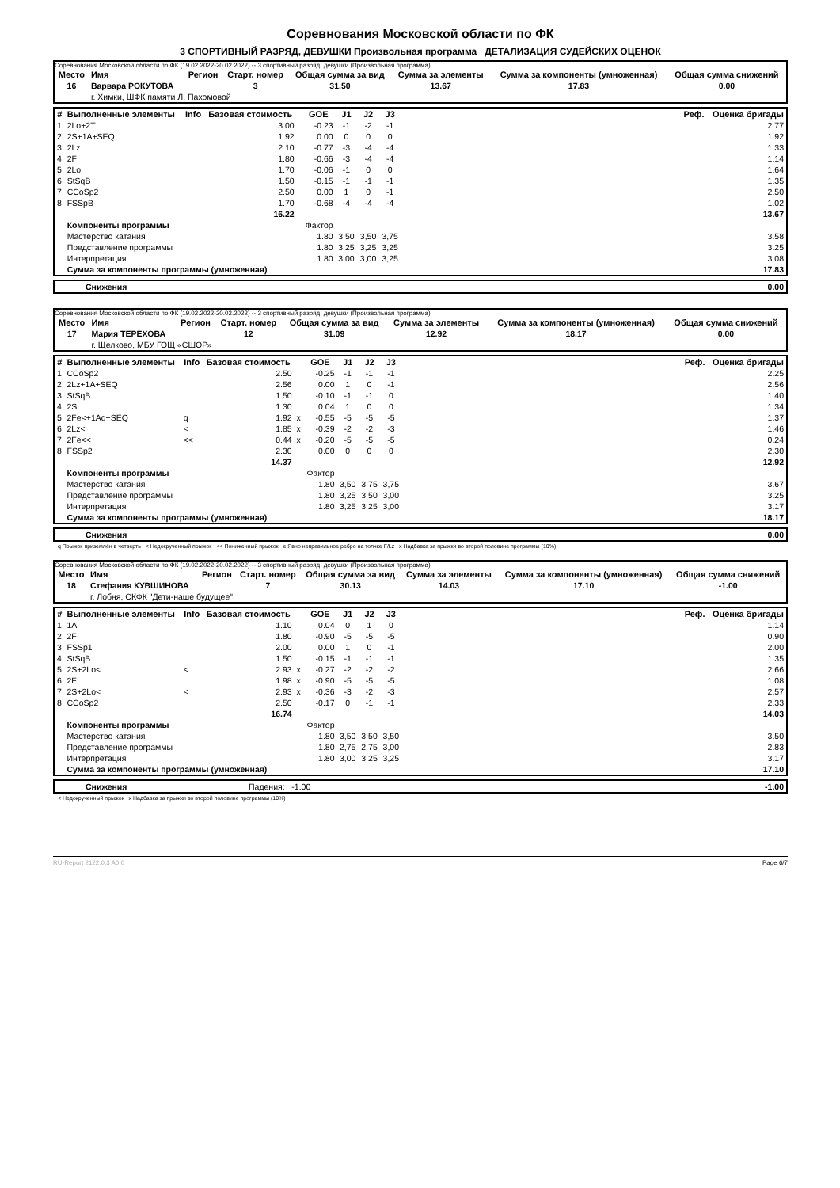Соревнования Московской области по ФК
3 СПОРТИВНЫЙ РАЗРЯД, ДЕВУШКИ Произвольная программа ДЕТАЛИЗАЦИЯ СУДЕЙСКИХ ОЦЕНОК
Соревнования Московской области по ФК (19.02.2022-20.02.2022) -- 3 спортивный разряд, девушки (Произвольная программа)
| Место | Имя | Регион | Старт. номер | Общая сумма за вид | Сумма за элементы | Сумма за компоненты (умноженная) | Общая сумма снижений |
| --- | --- | --- | --- | --- | --- | --- | --- |
| 16 | Варвара РОКУТОВА | | 3 | 31.50 | 13.67 | 17.83 | 0.00 |
| | г. Химки, ШФК памяти Л. Пахомовой | | | | | | |
| # | Выполненные элементы | Info | Базовая стоимость | | GOE | J1 | J2 | J3 | Реф. | Оценка бригады |
| --- | --- | --- | --- | --- | --- | --- | --- | --- | --- | --- |
| 1 | 2Lo+2T | | 3.00 | | -0.23 | -1 | -2 | -1 | | 2.77 |
| 2 | 2S+1A+SEQ | | 1.92 | | 0.00 | 0 | 0 | 0 | | 1.92 |
| 3 | 2Lz | | 2.10 | | -0.77 | -3 | -4 | -4 | | 1.33 |
| 4 | 2F | | 1.80 | | -0.66 | -3 | -4 | -4 | | 1.14 |
| 5 | 2Lo | | 1.70 | | -0.06 | -1 | 0 | 0 | | 1.64 |
| 6 | StSqB | | 1.50 | | -0.15 | -1 | -1 | -1 | | 1.35 |
| 7 | CCoSp2 | | 2.50 | | 0.00 | 1 | 0 | -1 | | 2.50 |
| 8 | FSSpB | | 1.70 | | -0.68 | -4 | -4 | -4 | | 1.02 |
| | | | 16.22 | | | | | | | 13.67 |
| | Компоненты программы | | | | Фактор | | | | | |
| | Мастерство катания | | | | 1.80 | 3,50 | 3,50 | 3,75 | | 3.58 |
| | Представление программы | | | | 1.80 | 3,25 | 3,25 | 3,25 | | 3.25 |
| | Интерпретация | | | | 1.80 | 3,00 | 3,00 | 3,25 | | 3.08 |
| | Сумма за компоненты программы (умноженная) | | | | | | | | | 17.83 |
| | Снижения | 0.00 |
Соревнования Московской области по ФК (19.02.2022-20.02.2022) -- 3 спортивный разряд, девушки (Произвольная программа)
| Место | Имя | Регион | Старт. номер | Общая сумма за вид | Сумма за элементы | Сумма за компоненты (умноженная) | Общая сумма снижений |
| --- | --- | --- | --- | --- | --- | --- | --- |
| 17 | Мария ТЕРЕХОВА | | 12 | 31.09 | 12.92 | 18.17 | 0.00 |
| | г. Щелково, МБУ ГОЩ «СШОР» | | | | | | |
| # | Выполненные элементы | Info | Базовая стоимость | | GOE | J1 | J2 | J3 | Реф. | Оценка бригады |
| --- | --- | --- | --- | --- | --- | --- | --- | --- | --- | --- |
| 1 | CCoSp2 | | 2.50 | | -0.25 | -1 | -1 | -1 | | 2.25 |
| 2 | 2Lz+1A+SEQ | | 2.56 | | 0.00 | 1 | 0 | -1 | | 2.56 |
| 3 | StSqB | | 1.50 | | -0.10 | -1 | -1 | 0 | | 1.40 |
| 4 | 2S | | 1.30 | | 0.04 | 1 | 0 | 0 | | 1.34 |
| 5 | 2Fe<+1Aq+SEQ | q | 1.92 | x | -0.55 | -5 | -5 | -5 | | 1.37 |
| 6 | 2Lz< | < | 1.85 | x | -0.39 | -2 | -2 | -3 | | 1.46 |
| 7 | 2Fe<< | << | 0.44 | x | -0.20 | -5 | -5 | -5 | | 0.24 |
| 8 | FSSp2 | | 2.30 | | 0.00 | 0 | 0 | 0 | | 2.30 |
| | | | 14.37 | | | | | | | 12.92 |
| | Компоненты программы | | | | Фактор | | | | | |
| | Мастерство катания | | | | 1.80 | 3,50 | 3,75 | 3,75 | | 3.67 |
| | Представление программы | | | | 1.80 | 3,25 | 3,50 | 3,00 | | 3.25 |
| | Интерпретация | | | | 1.80 | 3,25 | 3,25 | 3,00 | | 3.17 |
| | Сумма за компоненты программы (умноженная) | | | | | | | | | 18.17 |
| | Снижения | 0.00 |
q Прыжок приземлён в четверть < Недокрученный прыжок << Пониженный прыжок e Явно неправильное ребро на толчке F/Lz x Надбавка за прыжки во второй половине программы (10%)
Соревнования Московской области по ФК (19.02.2022-20.02.2022) -- 3 спортивный разряд, девушки (Произвольная программа)
| Место | Имя | Регион | Старт. номер | Общая сумма за вид | Сумма за элементы | Сумма за компоненты (умноженная) | Общая сумма снижений |
| --- | --- | --- | --- | --- | --- | --- | --- |
| 18 | Стефания КУВШИНОВА | | 7 | 30.13 | 14.03 | 17.10 | -1.00 |
| | г. Лобня, СКФК "Дети-наше будущее" | | | | | | |
| # | Выполненные элементы | Info | Базовая стоимость | | GOE | J1 | J2 | J3 | Реф. | Оценка бригады |
| --- | --- | --- | --- | --- | --- | --- | --- | --- | --- | --- |
| 1 | 1A | | 1.10 | | 0.04 | 0 | 1 | 0 | | 1.14 |
| 2 | 2F | | 1.80 | | -0.90 | -5 | -5 | -5 | | 0.90 |
| 3 | FSSp1 | | 2.00 | | 0.00 | 1 | 0 | -1 | | 2.00 |
| 4 | StSqB | | 1.50 | | -0.15 | -1 | -1 | -1 | | 1.35 |
| 5 | 2S+2Lo< | < | 2.93 | x | -0.27 | -2 | -2 | -2 | | 2.66 |
| 6 | 2F | | 1.98 | x | -0.90 | -5 | -5 | -5 | | 1.08 |
| 7 | 2S+2Lo< | < | 2.93 | x | -0.36 | -3 | -2 | -3 | | 2.57 |
| 8 | CCoSp2 | | 2.50 | | -0.17 | 0 | -1 | -1 | | 2.33 |
| | | | 16.74 | | | | | | | 14.03 |
| | Компоненты программы | | | | Фактор | | | | | |
| | Мастерство катания | | | | 1.80 | 3,50 | 3,50 | 3,50 | | 3.50 |
| | Представление программы | | | | 1.80 | 2,75 | 2,75 | 3,00 | | 2.83 |
| | Интерпретация | | | | 1.80 | 3,00 | 3,25 | 3,25 | | 3.17 |
| | Сумма за компоненты программы (умноженная) | | | | | | | | | 17.10 |
| | Снижения | Падения: -1.00 | -1.00 |
< Недокрученный прыжок x Надбавка за прыжки во второй половине программы (10%)
RU-Report 2122.0.3 A0.0 Page 6/7